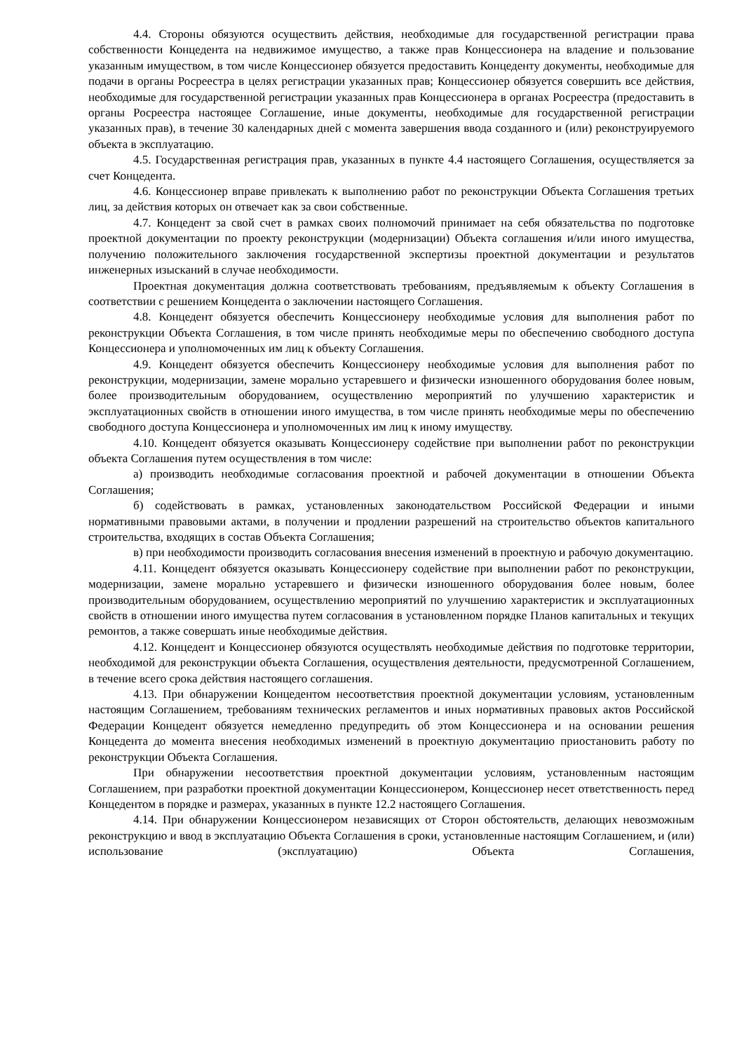4.4. Стороны обязуются осуществить действия, необходимые для государственной регистрации права собственности Концедента на недвижимое имущество, а также прав Концессионера на владение и пользование указанным имуществом, в том числе Концессионер обязуется предоставить Концеденту документы, необходимые для подачи в органы Росреестра в целях регистрации указанных прав; Концессионер обязуется совершить все действия, необходимые для государственной регистрации указанных прав Концессионера в органах Росреестра (предоставить в органы Росреестра настоящее Соглашение, иные документы, необходимые для государственной регистрации указанных прав), в течение 30 календарных дней с момента завершения ввода созданного и (или) реконструируемого объекта в эксплуатацию.
4.5. Государственная регистрация прав, указанных в пункте 4.4 настоящего Соглашения, осуществляется за счет Концедента.
4.6. Концессионер вправе привлекать к выполнению работ по реконструкции Объекта Соглашения третьих лиц, за действия которых он отвечает как за свои собственные.
4.7. Концедент за свой счет в рамках своих полномочий принимает на себя обязательства по подготовке проектной документации по проекту реконструкции (модернизации) Объекта соглашения и/или иного имущества, получению положительного заключения государственной экспертизы проектной документации и результатов инженерных изысканий в случае необходимости.
Проектная документация должна соответствовать требованиям, предъявляемым к объекту Соглашения в соответствии с решением Концедента о заключении настоящего Соглашения.
4.8. Концедент обязуется обеспечить Концессионеру необходимые условия для выполнения работ по реконструкции Объекта Соглашения, в том числе принять необходимые меры по обеспечению свободного доступа Концессионера и уполномоченных им лиц к объекту Соглашения.
4.9. Концедент обязуется обеспечить Концессионеру необходимые условия для выполнения работ по реконструкции, модернизации, замене морально устаревшего и физически изношенного оборудования более новым, более производительным оборудованием, осуществлению мероприятий по улучшению характеристик и эксплуатационных свойств в отношении иного имущества, в том числе принять необходимые меры по обеспечению свободного доступа Концессионера и уполномоченных им лиц к иному имуществу.
4.10. Концедент обязуется оказывать Концессионеру содействие при выполнении работ по реконструкции объекта Соглашения путем осуществления в том числе:
а) производить необходимые согласования проектной и рабочей документации в отношении Объекта Соглашения;
б) содействовать в рамках, установленных законодательством Российской Федерации и иными нормативными правовыми актами, в получении и продлении разрешений на строительство объектов капитального строительства, входящих в состав Объекта Соглашения;
в) при необходимости производить согласования внесения изменений в проектную и рабочую документацию.
4.11. Концедент обязуется оказывать Концессионеру содействие при выполнении работ по реконструкции, модернизации, замене морально устаревшего и физически изношенного оборудования более новым, более производительным оборудованием, осуществлению мероприятий по улучшению характеристик и эксплуатационных свойств в отношении иного имущества путем согласования в установленном порядке Планов капитальных и текущих ремонтов, а также совершать иные необходимые действия.
4.12. Концедент и Концессионер обязуются осуществлять необходимые действия по подготовке территории, необходимой для реконструкции объекта Соглашения, осуществления деятельности, предусмотренной Соглашением, в течение всего срока действия настоящего соглашения.
4.13. При обнаружении Концедентом несоответствия проектной документации условиям, установленным настоящим Соглашением, требованиям технических регламентов и иных нормативных правовых актов Российской Федерации Концедент обязуется немедленно предупредить об этом Концессионера и на основании решения Концедента до момента внесения необходимых изменений в проектную документацию приостановить работу по реконструкции Объекта Соглашения.
При обнаружении несоответствия проектной документации условиям, установленным настоящим Соглашением, при разработки проектной документации Концессионером, Концессионер несет ответственность перед Концедентом в порядке и размерах, указанных в пункте 12.2 настоящего Соглашения.
4.14. При обнаружении Концессионером независящих от Сторон обстоятельств, делающих невозможным реконструкцию и ввод в эксплуатацию Объекта Соглашения в сроки, установленные настоящим Соглашением, и (или) использование (эксплуатацию) Объекта Соглашения,